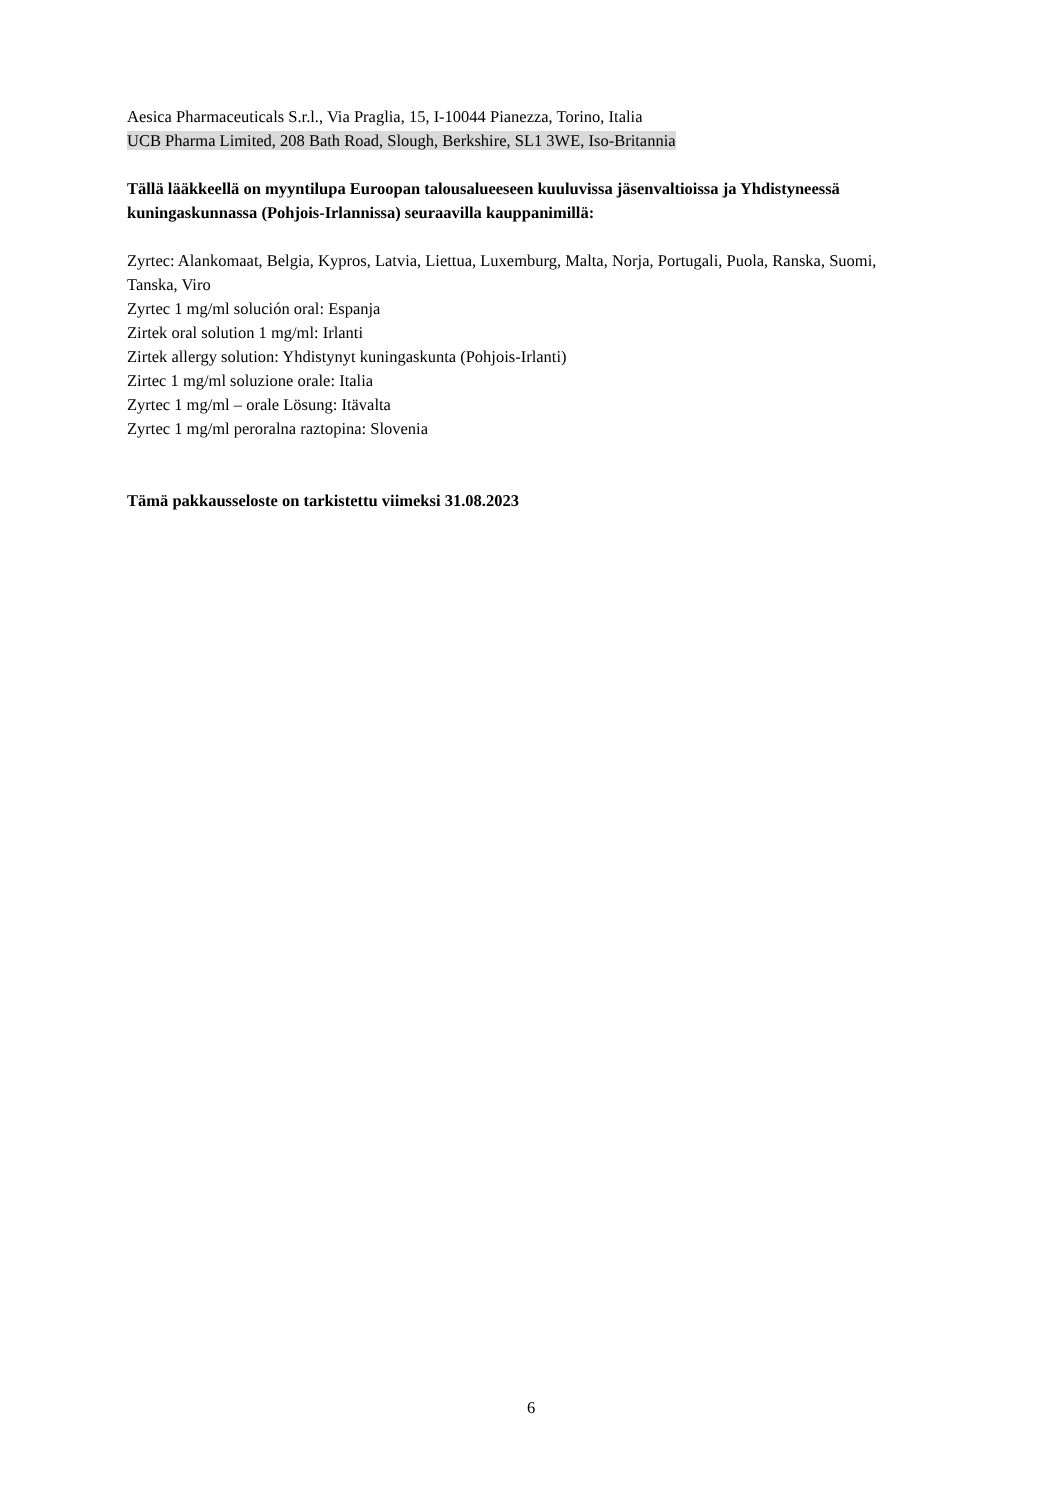Aesica Pharmaceuticals S.r.l., Via Praglia, 15, I-10044 Pianezza, Torino, Italia
UCB Pharma Limited, 208 Bath Road, Slough, Berkshire, SL1 3WE, Iso-Britannia
Tällä lääkkeellä on myyntilupa Euroopan talousalueeseen kuuluvissa jäsenvaltioissa ja Yhdistyneessä kuningaskunnassa (Pohjois-Irlannissa) seuraavilla kauppanimillä:
Zyrtec: Alankomaat, Belgia, Kypros, Latvia, Liettua, Luxemburg, Malta, Norja, Portugali, Puola, Ranska, Suomi, Tanska, Viro
Zyrtec 1 mg/ml solución oral: Espanja
Zirtek oral solution 1 mg/ml: Irlanti
Zirtek allergy solution: Yhdistynyt kuningaskunta (Pohjois-Irlanti)
Zirtec 1 mg/ml soluzione orale: Italia
Zyrtec 1 mg/ml – orale Lösung: Itävalta
Zyrtec 1 mg/ml peroralna raztopina: Slovenia
Tämä pakkausseloste on tarkistettu viimeksi 31.08.2023
6